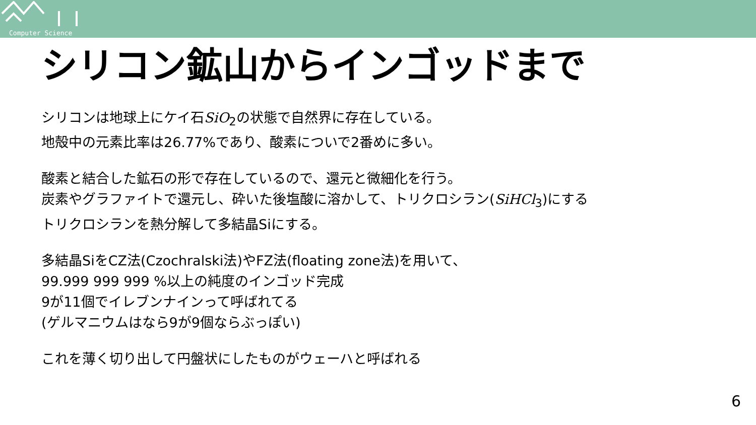Computer Science
シリコン鉱山からインゴッドまで
シリコンは地球上にケイ石SiO<sub>2</sub>の状態で自然界に存在している。
地殻中の元素比率は26.77%であり、酸素についで2番めに多い。
酸素と結合した鉱石の形で存在しているので、還元と微細化を行う。
炭素やグラファイトで還元し、砕いた後塩酸に溶かして、トリクロシラン(SiHCl<sub>3</sub>)にする
トリクロシランを熱分解して多結晶Siにする。
多結晶SiをCZ法(Czochralski法)やFZ法(floating zone法)を用いて、
99.999 999 999 %以上の純度のインゴッド完成
9が11個でイレブンナインって呼ばれてる
(ゲルマニウムはなら9が9個ならぶっぽい)
これを薄く切り出して円盤状にしたものがウェーハと呼ばれる
6